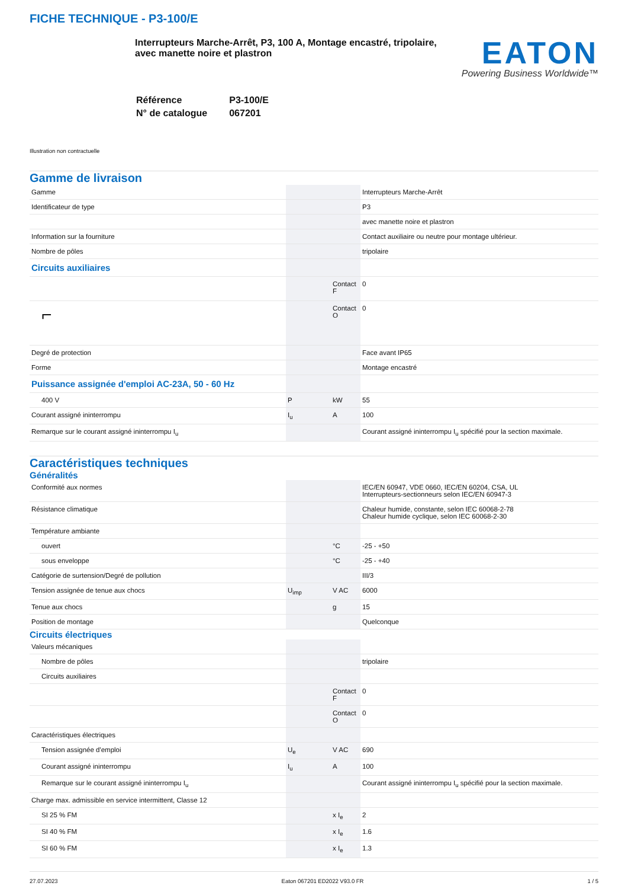FICHE TECHNIQUE - P3-100/E
Interrupteurs Marche-Arrêt, P3, 100 A, Montage encastré, tripolaire, avec manette noire et plastron
EATON
Powering Business Worldwide™
| Référence | P3-100/E |
| N° de catalogue | 067201 |
Illustration non contractuelle
Gamme de livraison
| Gamme | | | Interrupteurs Marche-Arrêt |
| Identificateur de type | | | P3 |
| | | | avec manette noire et plastron |
| Information sur la fourniture | | | Contact auxiliaire ou neutre pour montage ultérieur. |
| Nombre de pôles | | | tripolaire |
| Circuits auxiliaires | | | |
| | | Contact F | 0 |
| ⌐ | | Contact O | 0 |
| Degré de protection | | | Face avant IP65 |
| Forme | | | Montage encastré |
| Puissance assignée d'emploi AC-23A, 50 - 60 Hz | | | |
| 400 V | P | kW | 55 |
| Courant assigné ininterrompu | I<sub>u</sub> | A | 100 |
| Remarque sur le courant assigné ininterrompu I<sub>u</sub> | | | Courant assigné ininterrompu I<sub>u</sub> spécifié pour la section maximale. |
Caractéristiques techniques
Généralités
| Conformité aux normes | | | IEC/EN 60947, VDE 0660, IEC/EN 60204, CSA, UL Interrupteurs-sectionneurs selon IEC/EN 60947-3 |
| Résistance climatique | | | Chaleur humide, constante, selon IEC 60068-2-78 Chaleur humide cyclique, selon IEC 60068-2-30 |
| Température ambiante | | | |
| ouvert | | °C | -25 - +50 |
| sous enveloppe | | °C | -25 - +40 |
| Catégorie de surtension/Degré de pollution | | | III/3 |
| Tension assignée de tenue aux chocs | U<sub>imp</sub> | V AC | 6000 |
| Tenue aux chocs | | g | 15 |
| Position de montage | | | Quelconque |
Circuits électriques
| Valeurs mécaniques | | | |
| Nombre de pôles | | | tripolaire |
| Circuits auxiliaires | | | |
| | | Contact F | 0 |
| | | Contact O | 0 |
| Caractéristiques électriques | | | |
| Tension assignée d'emploi | U<sub>e</sub> | V AC | 690 |
| Courant assigné ininterrompu | I<sub>u</sub> | A | 100 |
| Remarque sur le courant assigné ininterrompu I<sub>u</sub> | | | Courant assigné ininterrompu I<sub>u</sub> spécifié pour la section maximale. |
| Charge max. admissible en service intermittent, Classe 12 | | | |
| SI 25 % FM | | x I<sub>e</sub> | 2 |
| SI 40 % FM | | x I<sub>e</sub> | 1.6 |
| SI 60 % FM | | x I<sub>e</sub> | 1.3 |
27.07.2023 Eaton 067201 ED2022 V93.0 FR 1 / 5